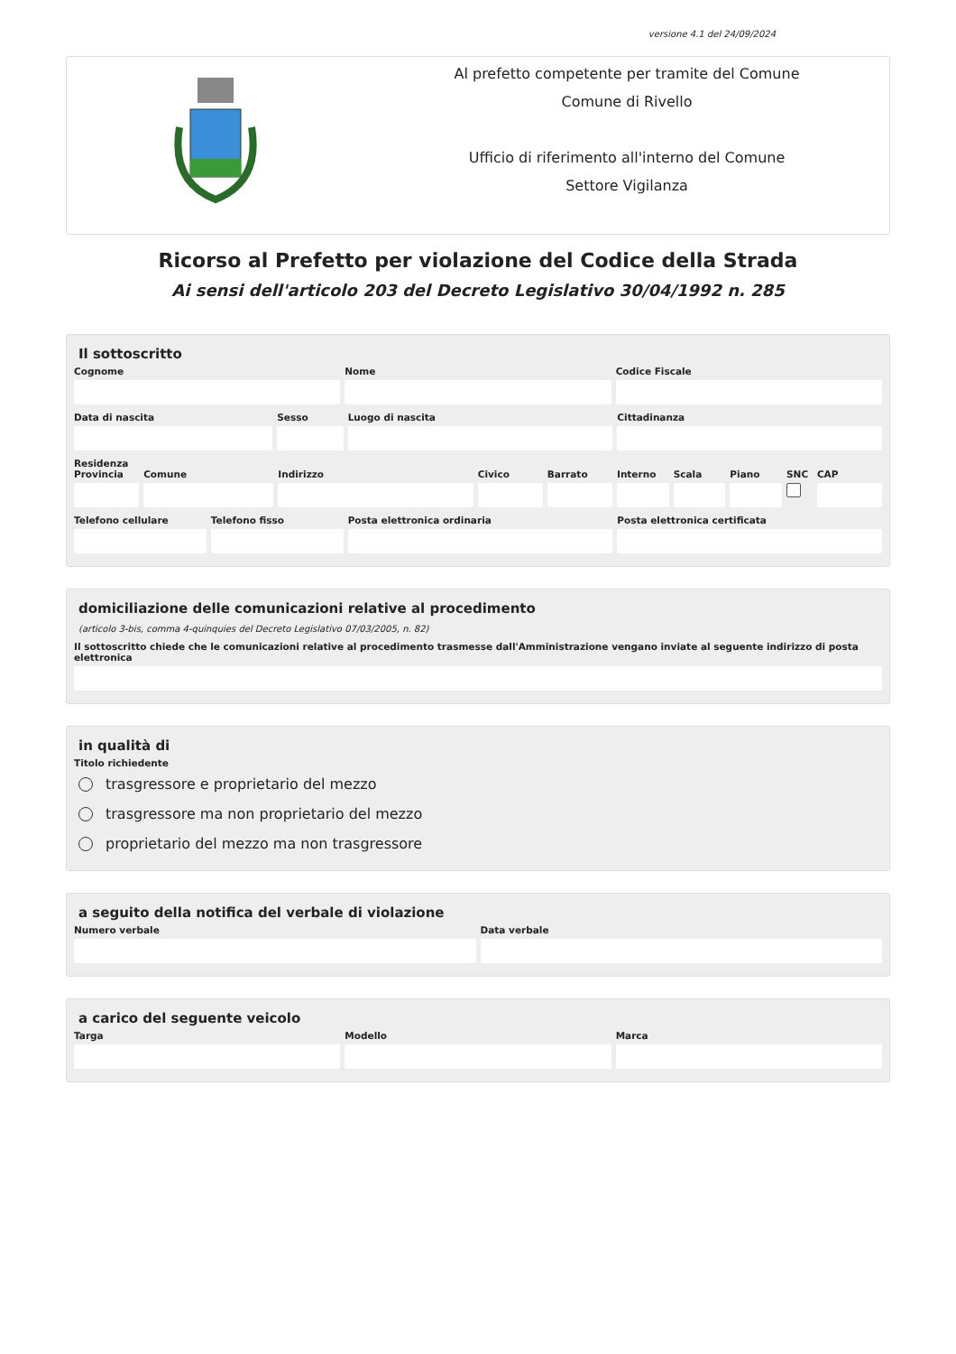versione 4.1 del 24/09/2024
Al prefetto competente per tramite del Comune
Comune di Rivello
Ufficio di riferimento all'interno del Comune
Settore Vigilanza
Ricorso al Prefetto per violazione del Codice della Strada
Ai sensi dell'articolo 203 del Decreto Legislativo 30/04/1992 n. 285
Il sottoscritto
Cognome Nome Codice Fiscale
Data di nascita Sesso Luogo di nascita Cittadinanza
Residenza
Provincia Comune Indirizzo Civico Barrato Interno Scala Piano SNC CAP
Telefono cellulare Telefono fisso Posta elettronica ordinaria Posta elettronica certificata
domiciliazione delle comunicazioni relative al procedimento
(articolo 3-bis, comma 4-quinquies del Decreto Legislativo 07/03/2005, n. 82)
Il sottoscritto chiede che le comunicazioni relative al procedimento trasmesse dall'Amministrazione vengano inviate al seguente indirizzo di posta elettronica
in qualità di
Titolo richiedente
trasgressore e proprietario del mezzo
trasgressore ma non proprietario del mezzo
proprietario del mezzo ma non trasgressore
a seguito della notifica del verbale di violazione
Numero verbale Data verbale
a carico del seguente veicolo
Targa Modello Marca